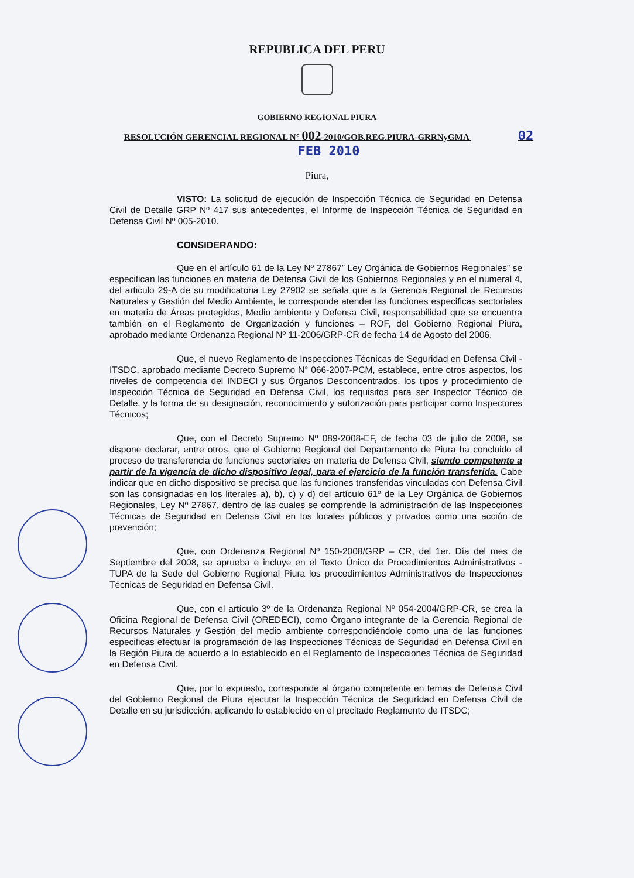REPUBLICA DEL PERU
GOBIERNO REGIONAL PIURA
RESOLUCIÓN GERENCIAL REGIONAL N° 002-2010/GOB.REG.PIURA-GRRNyGMA 02 FEB 2010
Piura,
VISTO: La solicitud de ejecución de Inspección Técnica de Seguridad en Defensa Civil de Detalle GRP Nº 417 sus antecedentes, el Informe de Inspección Técnica de Seguridad en Defensa Civil Nº 005-2010.
CONSIDERANDO:
Que en el artículo 61 de la Ley Nº 27867” Ley Orgánica de Gobiernos Regionales” se especifican las funciones en materia de Defensa Civil de los Gobiernos Regionales y en el numeral 4, del articulo 29-A de su modificatoria Ley 27902 se señala que a la Gerencia Regional de Recursos Naturales y Gestión del Medio Ambiente, le corresponde atender las funciones especificas sectoriales en materia de Áreas protegidas, Medio ambiente y Defensa Civil, responsabilidad que se encuentra también en el Reglamento de Organización y funciones – ROF, del Gobierno Regional Piura, aprobado mediante Ordenanza Regional Nº 11-2006/GRP-CR de fecha 14 de Agosto del 2006.
Que, el nuevo Reglamento de Inspecciones Técnicas de Seguridad en Defensa Civil - ITSDC, aprobado mediante Decreto Supremo N° 066-2007-PCM, establece, entre otros aspectos, los niveles de competencia del INDECI y sus Órganos Desconcentrados, los tipos y procedimiento de Inspección Técnica de Seguridad en Defensa Civil, los requisitos para ser Inspector Técnico de Detalle, y la forma de su designación, reconocimiento y autorización para participar como Inspectores Técnicos;
Que, con el Decreto Supremo Nº 089-2008-EF, de fecha 03 de julio de 2008, se dispone declarar, entre otros, que el Gobierno Regional del Departamento de Piura ha concluido el proceso de transferencia de funciones sectoriales en materia de Defensa Civil, siendo competente a partir de la vigencia de dicho dispositivo legal, para el ejercicio de la función transferida. Cabe indicar que en dicho dispositivo se precisa que las funciones transferidas vinculadas con Defensa Civil son las consignadas en los literales a), b), c) y d) del artículo 61º de la Ley Orgánica de Gobiernos Regionales, Ley Nº 27867, dentro de las cuales se comprende la administración de las Inspecciones Técnicas de Seguridad en Defensa Civil en los locales públicos y privados como una acción de prevención;
Que, con Ordenanza Regional Nº 150-2008/GRP – CR, del 1er. Día del mes de Septiembre del 2008, se aprueba e incluye en el Texto Único de Procedimientos Administrativos -TUPA de la Sede del Gobierno Regional Piura los procedimientos Administrativos de Inspecciones Técnicas de Seguridad en Defensa Civil.
Que, con el artículo 3º de la Ordenanza Regional Nº 054-2004/GRP-CR, se crea la Oficina Regional de Defensa Civil (OREDECI), como Órgano integrante de la Gerencia Regional de Recursos Naturales y Gestión del medio ambiente correspondiéndole como una de las funciones especificas efectuar la programación de las Inspecciones Técnicas de Seguridad en Defensa Civil en la Región Piura de acuerdo a lo establecido en el Reglamento de Inspecciones Técnica de Seguridad en Defensa Civil.
Que, por lo expuesto, corresponde al órgano competente en temas de Defensa Civil del Gobierno Regional de Piura ejecutar la Inspección Técnica de Seguridad en Defensa Civil de Detalle en su jurisdicción, aplicando lo establecido en el precitado Reglamento de ITSDC;